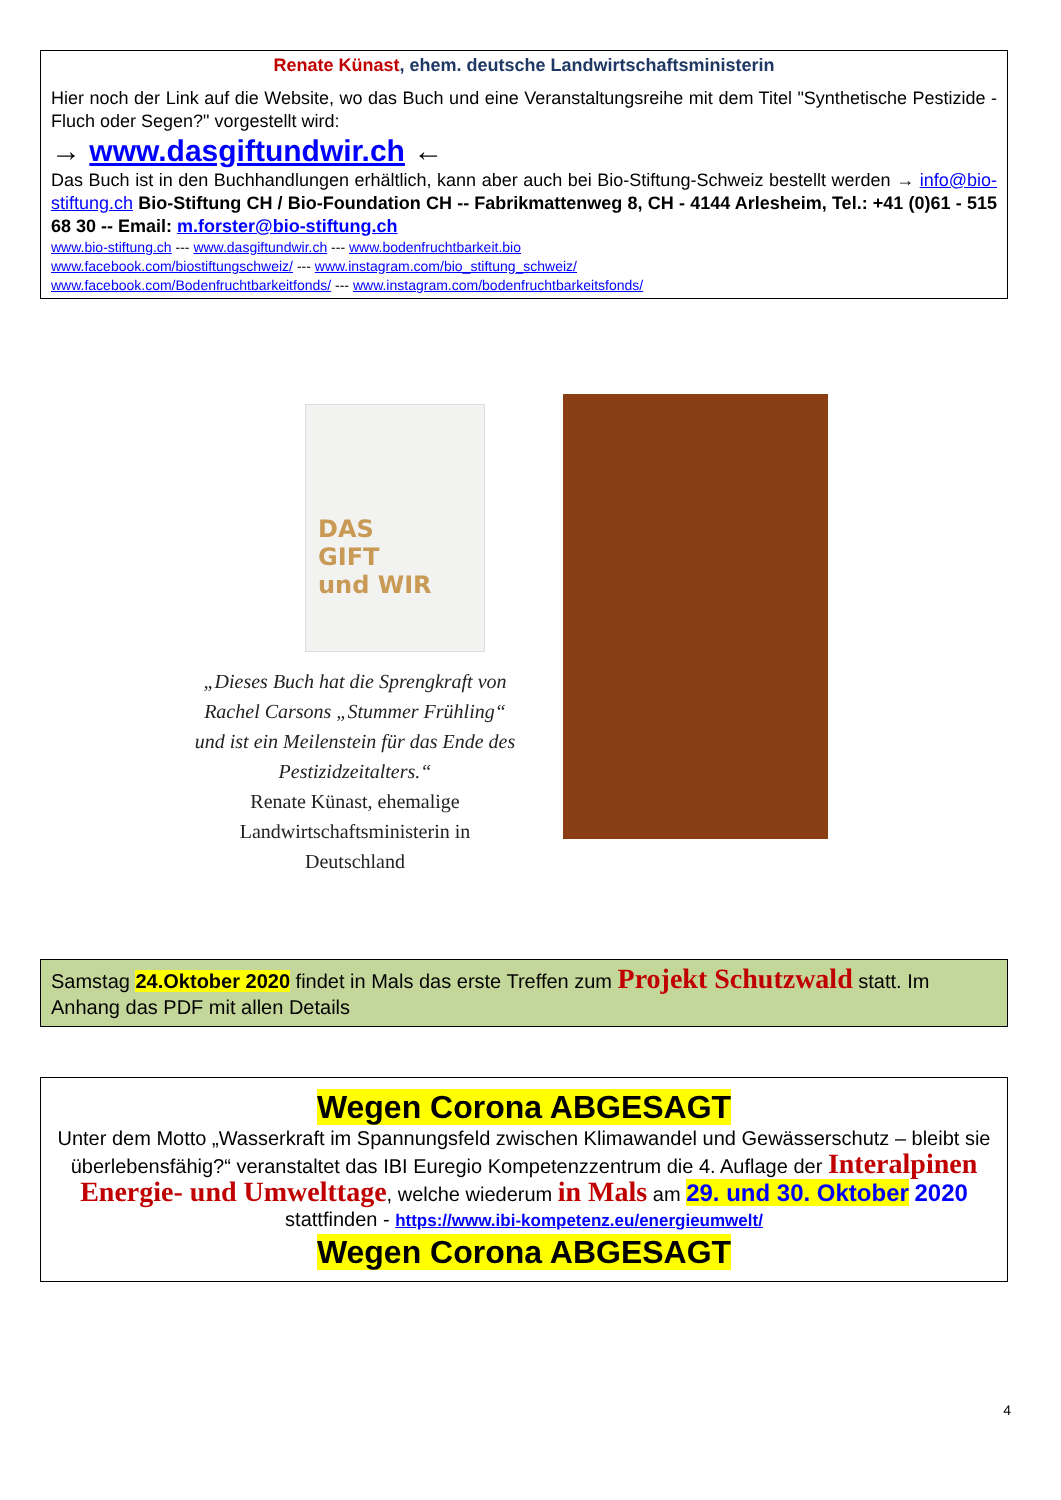Renate Künast, ehem. deutsche Landwirtschaftsministerin
Hier noch der Link auf die Website, wo das Buch und eine Veranstaltungsreihe mit dem Titel "Synthetische Pestizide - Fluch oder Segen?" vorgestellt wird:
→ www.dasgiftundwir.ch ←
Das Buch ist in den Buchhandlungen erhältlich, kann aber auch bei Bio-Stiftung-Schweiz bestellt werden → info@bio-stiftung.ch Bio-Stiftung CH / Bio-Foundation CH -- Fabrikmattenweg 8, CH - 4144 Arlesheim, Tel.: +41 (0)61 - 515 68 30 -- Email: m.forster@bio-stiftung.ch
www.bio-stiftung.ch --- www.dasgiftundwir.ch --- www.bodenfruchtbarkeit.bio
www.facebook.com/biostiftungschweiz/ --- www.instagram.com/bio_stiftung_schweiz/
www.facebook.com/Bodenfruchtbarkeitfonds/ --- www.instagram.com/bodenfruchtbarkeitsfonds/
DAS
GIFT
und WIR
„Dieses Buch hat die Sprengkraft von Rachel Carsons „Stummer Frühling“ und ist ein Meilenstein für das Ende des Pestizidzeitalters.“
Renate Künast, ehemalige Landwirtschaftsministerin in Deutschland
Samstag 24.Oktober 2020 findet in Mals das erste Treffen zum Projekt Schutzwald statt. Im Anhang das PDF mit allen Details
Wegen Corona ABGESAGT
Unter dem Motto „Wasserkraft im Spannungsfeld zwischen Klimawandel und Gewässerschutz – bleibt sie überlebensfähig?“ veranstaltet das IBI Euregio Kompetenzzentrum die 4. Auflage der Interalpinen Energie- und Umwelttage, welche wiederum in Mals am 29. und 30. Oktober 2020 stattfinden - https://www.ibi-kompetenz.eu/energieumwelt/
Wegen Corona ABGESAGT
4